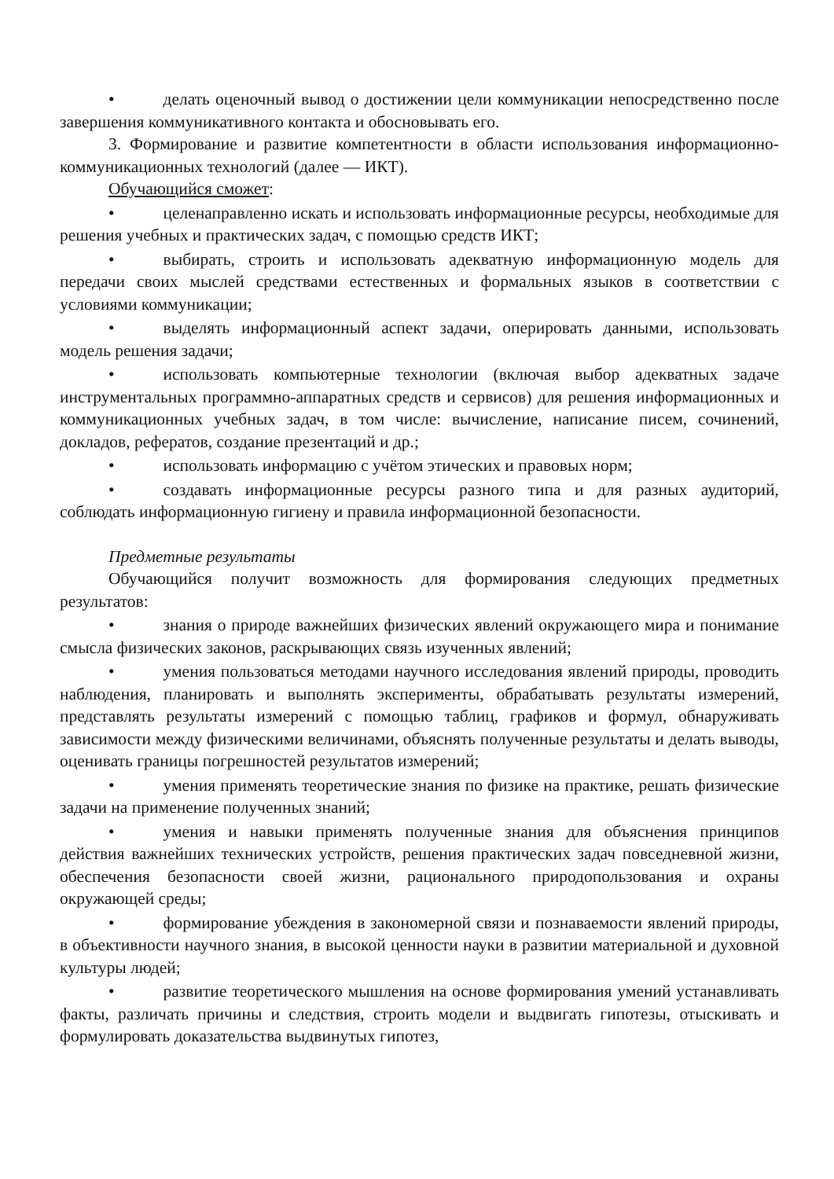• делать оценочный вывод о достижении цели коммуникации непосредственно после завершения коммуникативного контакта и обосновывать его.
3. Формирование и развитие компетентности в области использования информационно-коммуникационных технологий (далее — ИКТ).
Обучающийся сможет:
• целенаправленно искать и использовать информационные ресурсы, необходимые для решения учебных и практических задач, с помощью средств ИКТ;
• выбирать, строить и использовать адекватную информационную модель для передачи своих мыслей средствами естественных и формальных языков в соответствии с условиями коммуникации;
• выделять информационный аспект задачи, оперировать данными, использовать модель решения задачи;
• использовать компьютерные технологии (включая выбор адекватных задаче инструментальных программно-аппаратных средств и сервисов) для решения информационных и коммуникационных учебных задач, в том числе: вычисление, написание писем, сочинений, докладов, рефератов, создание презентаций и др.;
• использовать информацию с учётом этических и правовых норм;
• создавать информационные ресурсы разного типа и для разных аудиторий, соблюдать информационную гигиену и правила информационной безопасности.
Предметные результаты
Обучающийся получит возможность для формирования следующих предметных результатов:
• знания о природе важнейших физических явлений окружающего мира и понимание смысла физических законов, раскрывающих связь изученных явлений;
• умения пользоваться методами научного исследования явлений природы, проводить наблюдения, планировать и выполнять эксперименты, обрабатывать результаты измерений, представлять результаты измерений с помощью таблиц, графиков и формул, обнаруживать зависимости между физическими величинами, объяснять полученные результаты и делать выводы, оценивать границы погрешностей результатов измерений;
• умения применять теоретические знания по физике на практике, решать физические задачи на применение полученных знаний;
• умения и навыки применять полученные знания для объяснения принципов действия важнейших технических устройств, решения практических задач повседневной жизни, обеспечения безопасности своей жизни, рационального природопользования и охраны окружающей среды;
• формирование убеждения в закономерной связи и познаваемости явлений природы, в объективности научного знания, в высокой ценности науки в развитии материальной и духовной культуры людей;
• развитие теоретического мышления на основе формирования умений устанавливать факты, различать причины и следствия, строить модели и выдвигать гипотезы, отыскивать и формулировать доказательства выдвинутых гипотез,